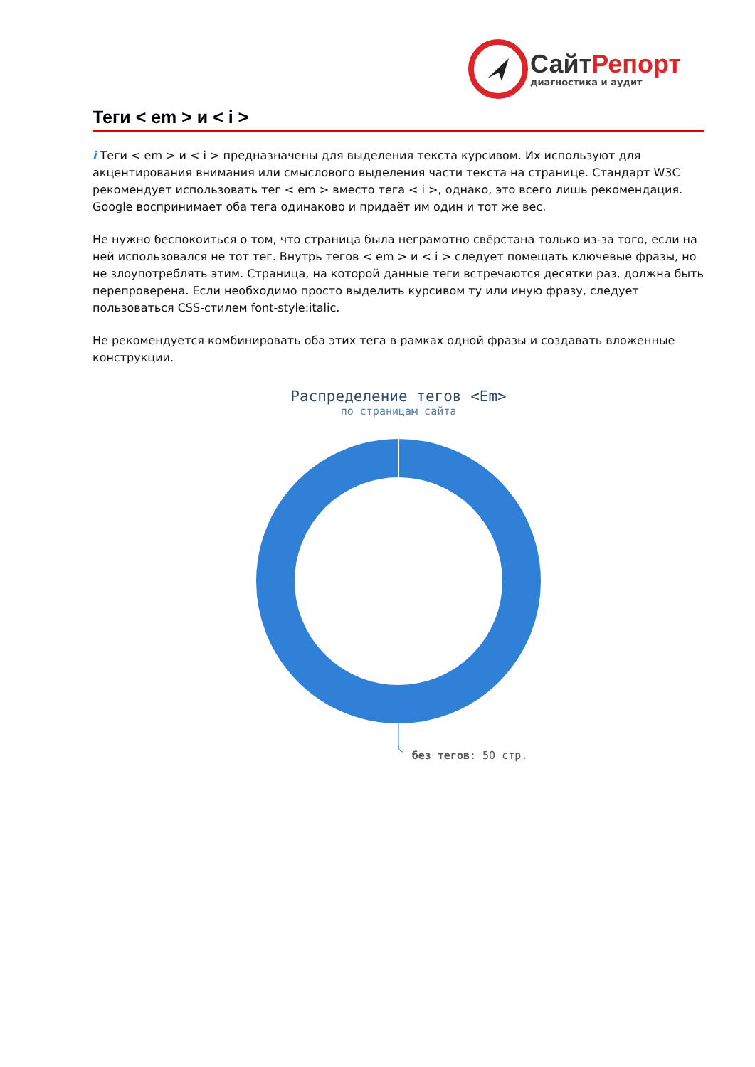СайтРепорт
диагностика и аудит
Теги < em > и < i >
i Теги < em > и < i > предназначены для выделения текста курсивом. Их используют для акцентирования внимания или смыслового выделения части текста на странице. Стандарт W3C рекомендует использовать тег < em > вместо тега < i >, однако, это всего лишь рекомендация. Google воспринимает оба тега одинаково и придаёт им один и тот же вес.
Не нужно беспокоиться о том, что страница была неграмотно свёрстана только из-за того, если на ней использовался не тот тег. Внутрь тегов < em > и < i > следует помещать ключевые фразы, но не злоупотреблять этим. Страница, на которой данные теги встречаются десятки раз, должна быть перепроверена. Если необходимо просто выделить курсивом ту или иную фразу, следует пользоваться CSS-стилем font-style:italic.
Не рекомендуется комбинировать оба этих тега в рамках одной фразы и создавать вложенные конструкции.
Распределение тегов <Em>
по страницам сайта
без тегов: 50 стр.